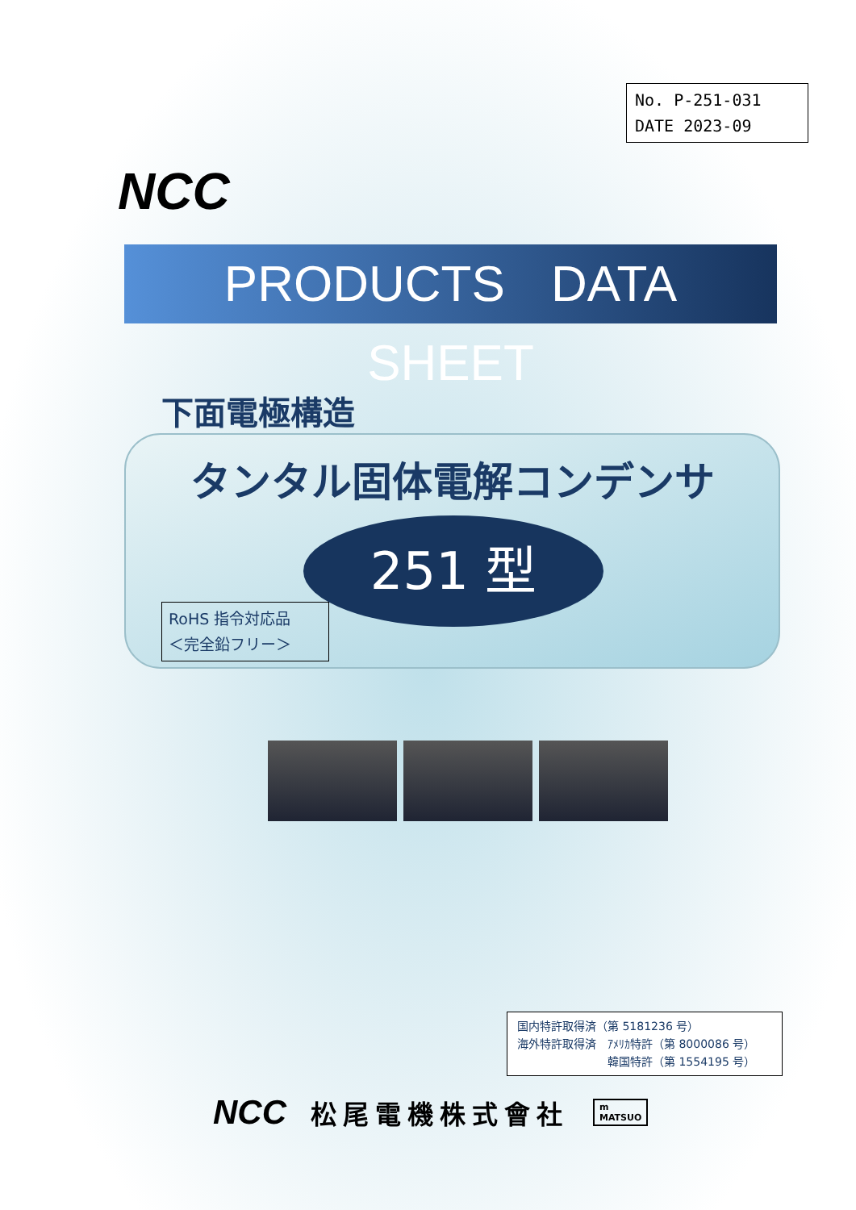No. P-251-031
DATE 2023-09
NCC
PRODUCTS DATA SHEET
下面電極構造
タンタル固体電解コンデンサ
251 型
RoHS 指令対応品
＜完全鉛フリー＞
国内特許取得済（第 5181236 号）
海外特許取得済　ｱﾒﾘｶ特許（第 8000086 号）
　　　　　　　　韓国特許（第 1554195 号）
NCC 松尾電機株式會社
m
MATSUO